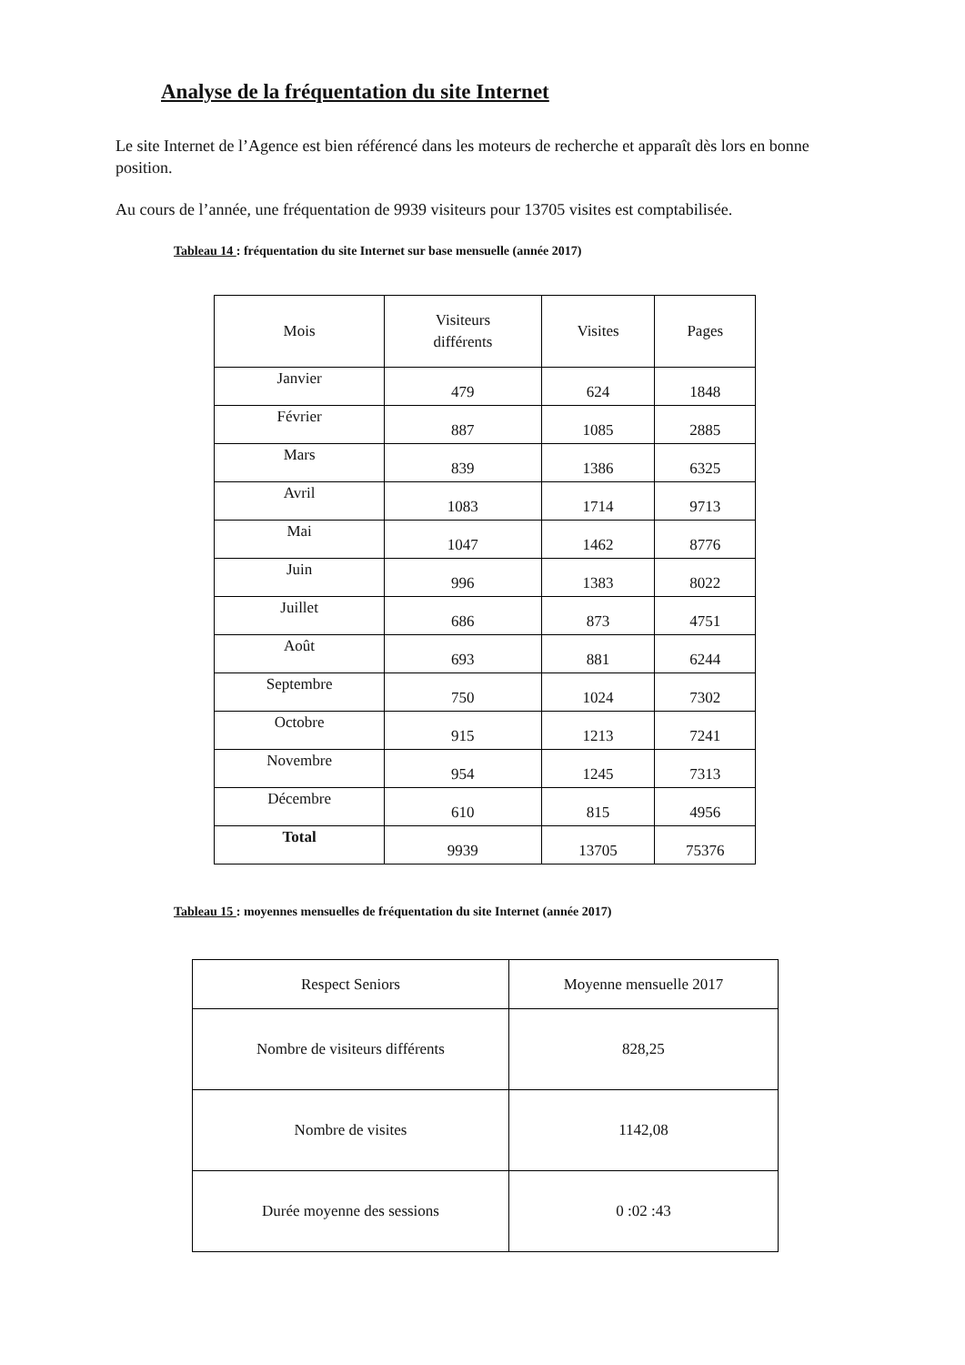Analyse de la fréquentation du site Internet
Le site Internet de l’Agence est bien référencé dans les moteurs de recherche et apparaît dès lors en bonne position.
Au cours de l’année, une fréquentation de 9939 visiteurs pour 13705 visites est comptabilisée.
Tableau 14 : fréquentation du site Internet sur base mensuelle (année 2017)
| Mois | Visiteurs différents | Visites | Pages |
| --- | --- | --- | --- |
| Janvier | 479 | 624 | 1848 |
| Février | 887 | 1085 | 2885 |
| Mars | 839 | 1386 | 6325 |
| Avril | 1083 | 1714 | 9713 |
| Mai | 1047 | 1462 | 8776 |
| Juin | 996 | 1383 | 8022 |
| Juillet | 686 | 873 | 4751 |
| Août | 693 | 881 | 6244 |
| Septembre | 750 | 1024 | 7302 |
| Octobre | 915 | 1213 | 7241 |
| Novembre | 954 | 1245 | 7313 |
| Décembre | 610 | 815 | 4956 |
| Total | 9939 | 13705 | 75376 |
Tableau 15 : moyennes mensuelles de fréquentation du site Internet (année 2017)
| Respect Seniors | Moyenne mensuelle 2017 |
| Nombre de visiteurs différents | 828,25 |
| Nombre de visites | 1142,08 |
| Durée moyenne des sessions | 0 :02 :43 |